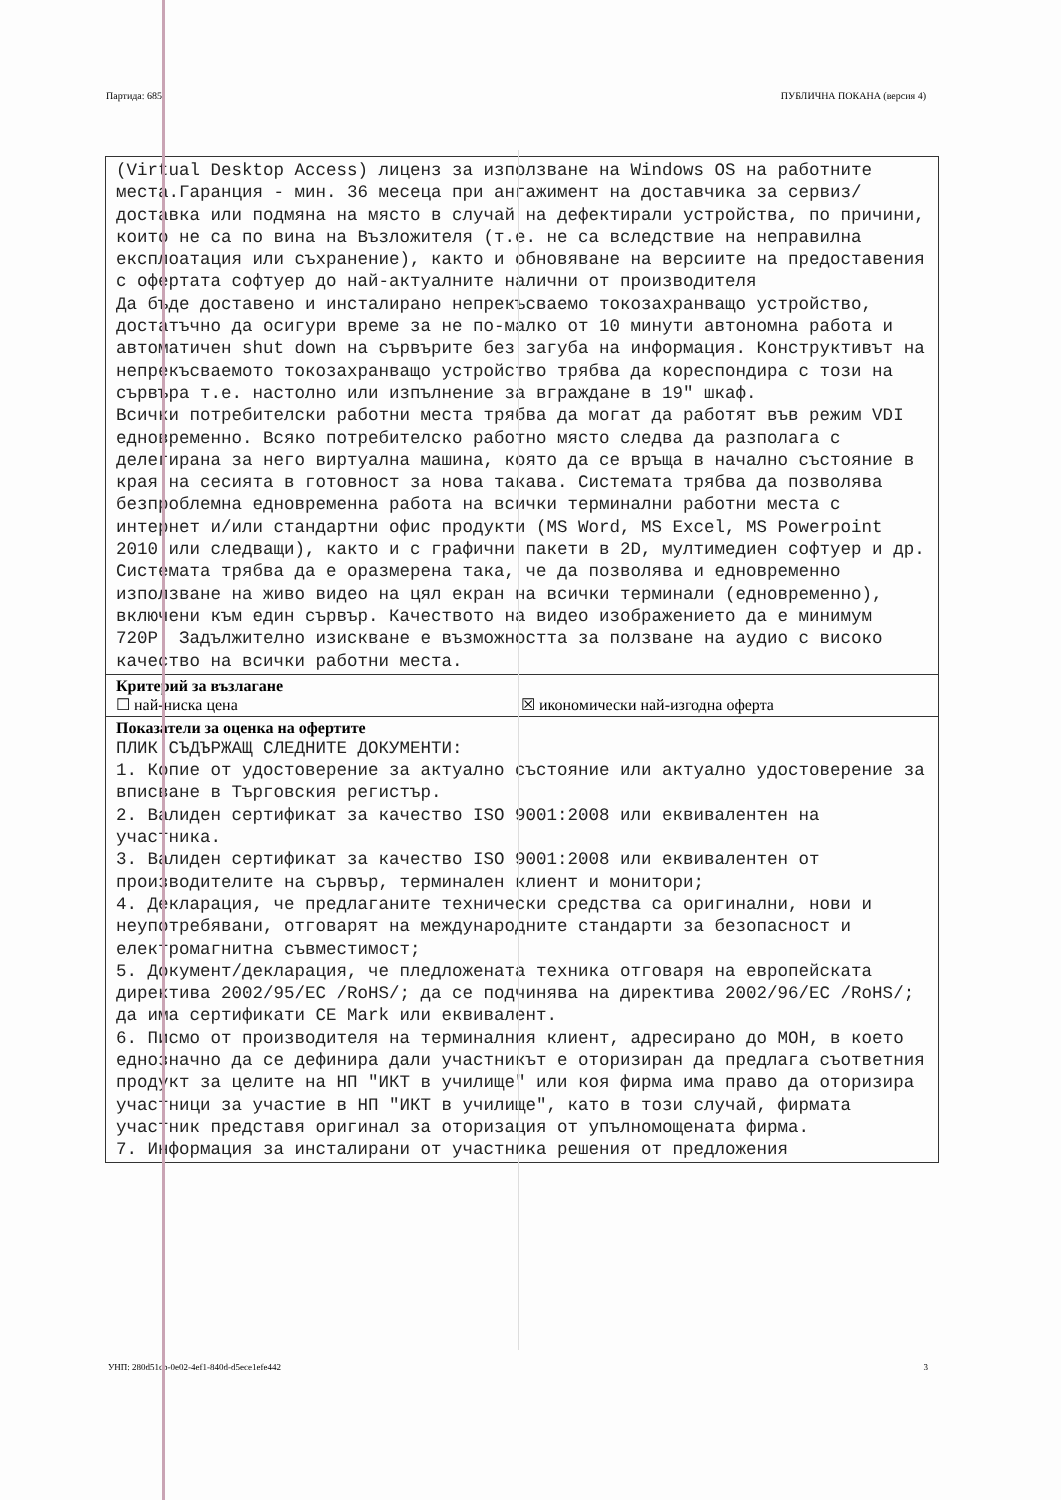Партида: 685 ПУБЛИЧНА ПОКАНА (версия 4)
(Virtual Desktop Access) лиценз за използване на Windows OS на работните места.Гаранция - мин. 36 месеца при ангажимент на доставчика за сервиз/доставка или подмяна на място в случай на дефектирали устройства, по причини, които не са по вина на Възложителя (т.е. не са вследствие на неправилна експлоатация или съхранение), както и обновяване на версиите на предоставения с офертата софтуер до най-актуалните налични от производителя
Да бъде доставено и инсталирано непрекъсваемо токозахранващо устройство, достатъчно да осигури време за не по-малко от 10 минути автономна работа и автоматичен shut down на сървърите без загуба на информация. Конструктивът на непрекъсваемото токозахранващо устройство трябва да кореспондира с този на сървъра т.е. настолно или изпълнение за вграждане в 19" шкаф.
Всички потребителски работни места трябва да могат да работят във режим VDI едновременно. Всяко потребителско работно място следва да разполага с делегирана за него виртуална машина, която да се връща в начално състояние в края на сесията в готовност за нова такава. Системата трябва да позволява безпроблемна едновременна работа на всички терминални работни места с интернет и/или стандартни офис продукти (MS Word, MS Excel, MS Powerpoint 2010 или следващи), както и с графични пакети в 2D, мултимедиен софтуер и др. Системата трябва да е оразмерена така, че да позволява и едновременно използване на живо видео на цял екран на всички терминали (едновременно), включени към един сървър. Качеството на видео изображението да е минимум 720P. Задължително изискване е възможността за ползване на аудио с високо качество на всички работни места.
Критерий за възлагане
☐ най-ниска цена ☒ икономически най-изгодна оферта
Показатели за оценка на офертите
ПЛИК СЪДЪРЖАЩ СЛЕДНИТЕ ДОКУМЕНТИ:
1. Копие от удостоверение за актуално състояние или актуално удостоверение за вписване в Търговския регистър.
2. Валиден сертификат за качество ISO 9001:2008 или еквивалентен на участника.
3. Валиден сертификат за качество ISO 9001:2008 или еквивалентен от производителите на сървър, терминален клиент и монитори;
4. Декларация, че предлаганите технически средства са оригинални, нови и неупотребявани, отговарят на международните стандарти за безопасност и електромагнитна съвместимост;
5. Документ/декларация, че пледложената техника отговаря на европейската директива 2002/95/EC /RoHS/; да се подчинява на директива 2002/96/EC /RoHS/; да има сертификати CE Mark или еквивалент.
6. Писмо от производителя на терминалния клиент, адресирано до МОН, в което еднозначно да се дефинира дали участникът е оторизиран да предлага съответния продукт за целите на НП "ИКТ в училище" или коя фирма има право да оторизира участници за участие в НП "ИКТ в училище", като в този случай, фирмата участник представя оригинал за оторизация от упълномощената фирма.
7. Информация за инсталирани от участника решения от предложения
УНП: 280d51cb-0e02-4ef1-840d-d5ece1efe442 3